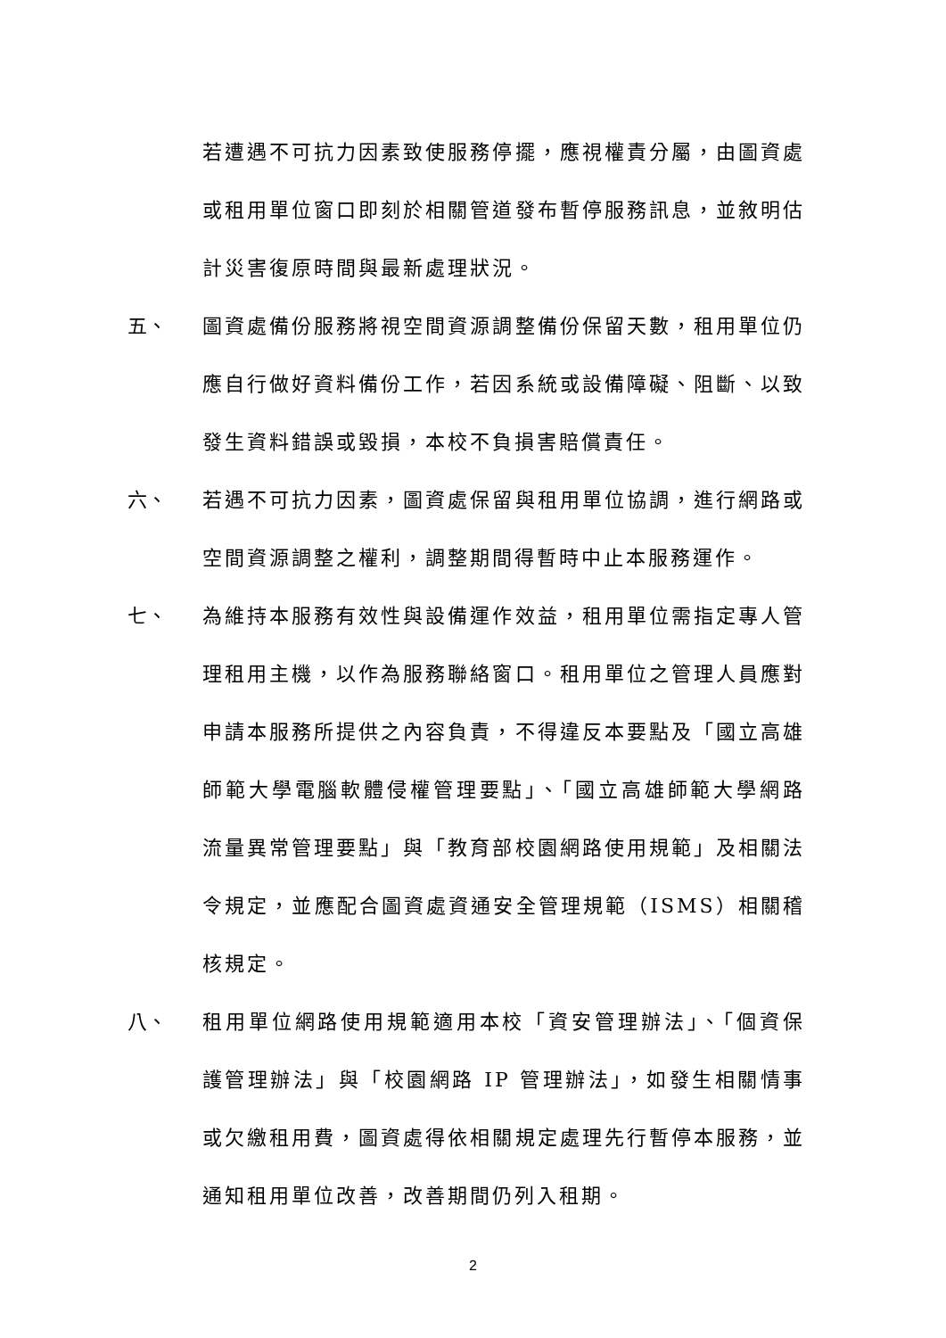若遭遇不可抗力因素致使服務停擺，應視權責分屬，由圖資處或租用單位窗口即刻於相關管道發布暫停服務訊息，並敘明估計災害復原時間與最新處理狀況。
五、 圖資處備份服務將視空間資源調整備份保留天數，租用單位仍應自行做好資料備份工作，若因系統或設備障礙、阻斷、以致發生資料錯誤或毀損，本校不負損害賠償責任。
六、 若遇不可抗力因素，圖資處保留與租用單位協調，進行網路或空間資源調整之權利，調整期間得暫時中止本服務運作。
七、 為維持本服務有效性與設備運作效益，租用單位需指定專人管理租用主機，以作為服務聯絡窗口。租用單位之管理人員應對申請本服務所提供之內容負責，不得違反本要點及「國立高雄師範大學電腦軟體侵權管理要點」、「國立高雄師範大學網路流量異常管理要點」與「教育部校園網路使用規範」及相關法令規定，並應配合圖資處資通安全管理規範（ISMS）相關稽核規定。
八、 租用單位網路使用規範適用本校「資安管理辦法」、「個資保護管理辦法」與「校園網路 IP 管理辦法」，如發生相關情事或欠繳租用費，圖資處得依相關規定處理先行暫停本服務，並通知租用單位改善，改善期間仍列入租期。
2